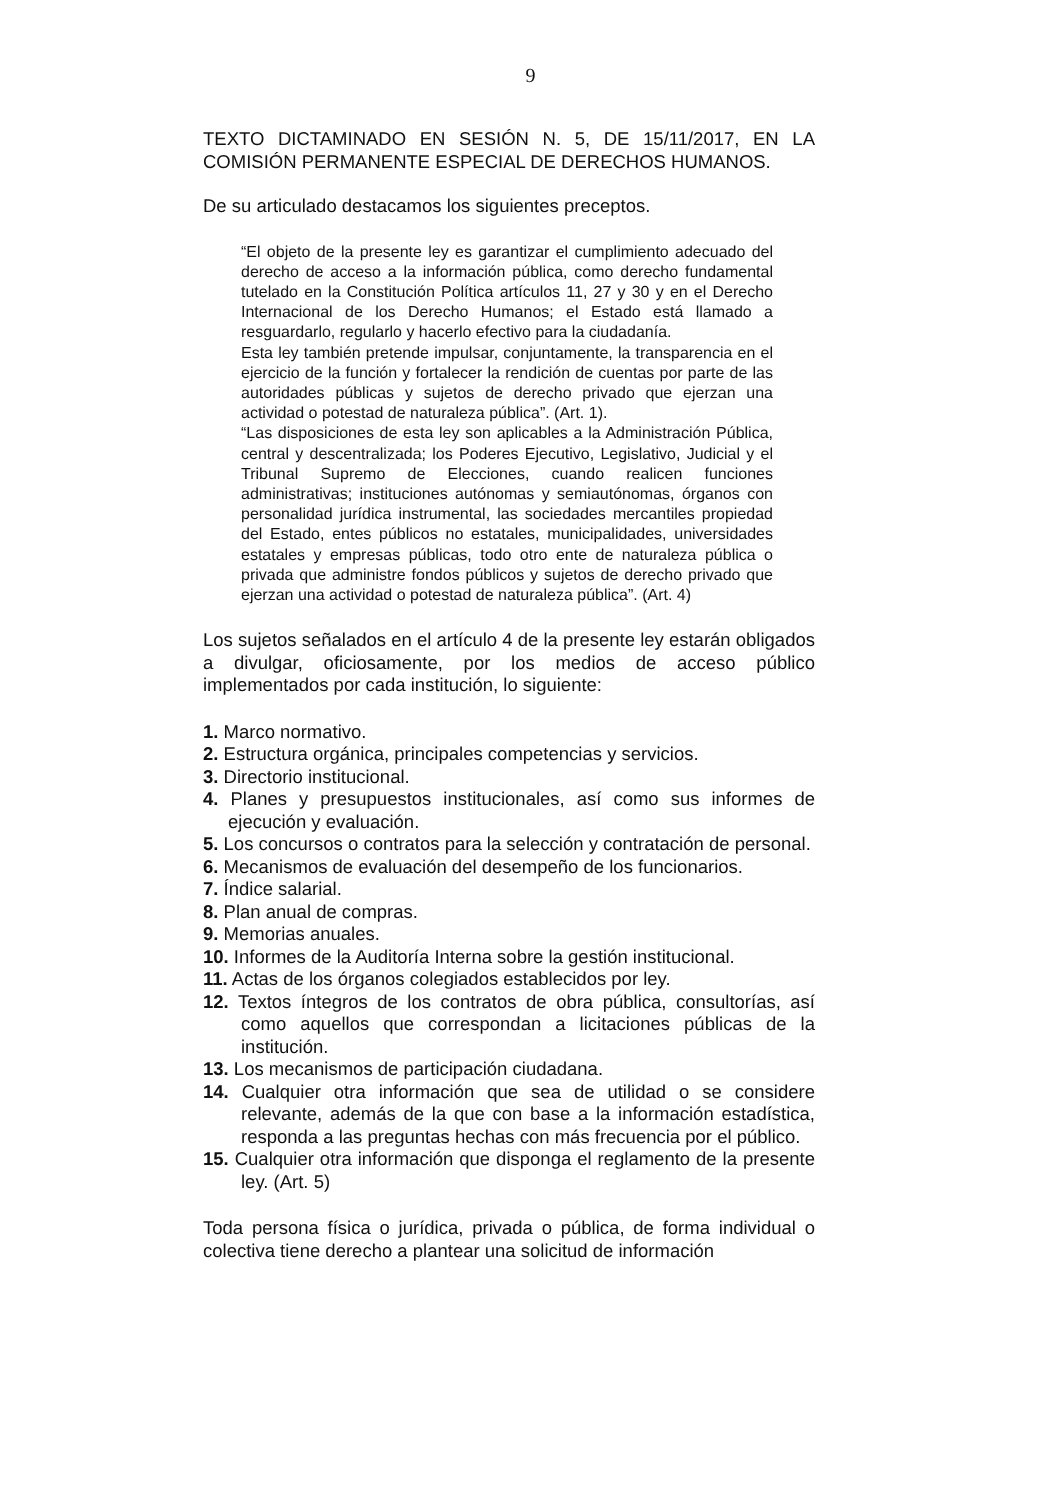9
TEXTO DICTAMINADO EN SESIÓN N. 5, DE 15/11/2017, EN LA COMISIÓN PERMANENTE ESPECIAL DE DERECHOS HUMANOS.
De su articulado destacamos los siguientes preceptos.
“El objeto de la presente ley es garantizar el cumplimiento adecuado del derecho de acceso a la información pública, como derecho fundamental tutelado en la Constitución Política artículos 11, 27 y 30 y en el Derecho Internacional de los Derecho Humanos; el Estado está llamado a resguardarlo, regularlo y hacerlo efectivo para la ciudadanía.
Esta ley también pretende impulsar, conjuntamente, la transparencia en el ejercicio de la función y fortalecer la rendición de cuentas por parte de las autoridades públicas y sujetos de derecho privado que ejerzan una actividad o potestad de naturaleza pública”. (Art. 1).
“Las disposiciones de esta ley son aplicables a la Administración Pública, central y descentralizada; los Poderes Ejecutivo, Legislativo, Judicial y el Tribunal Supremo de Elecciones, cuando realicen funciones administrativas; instituciones autónomas y semiautónomas, órganos con personalidad jurídica instrumental, las sociedades mercantiles propiedad del Estado, entes públicos no estatales, municipalidades, universidades estatales y empresas públicas, todo otro ente de naturaleza pública o privada que administre fondos públicos y sujetos de derecho privado que ejerzan una actividad o potestad de naturaleza pública”. (Art. 4)
Los sujetos señalados en el artículo 4 de la presente ley estarán obligados a divulgar, oficiosamente, por los medios de acceso público implementados por cada institución, lo siguiente:
1. Marco normativo.
2. Estructura orgánica, principales competencias y servicios.
3. Directorio institucional.
4. Planes y presupuestos institucionales, así como sus informes de ejecución y evaluación.
5. Los concursos o contratos para la selección y contratación de personal.
6. Mecanismos de evaluación del desempeño de los funcionarios.
7. Índice salarial.
8. Plan anual de compras.
9. Memorias anuales.
10. Informes de la Auditoría Interna sobre la gestión institucional.
11. Actas de los órganos colegiados establecidos por ley.
12. Textos íntegros de los contratos de obra pública, consultorías, así como aquellos que correspondan a licitaciones públicas de la institución.
13. Los mecanismos de participación ciudadana.
14. Cualquier otra información que sea de utilidad o se considere relevante, además de la que con base a la información estadística, responda a las preguntas hechas con más frecuencia por el público.
15. Cualquier otra información que disponga el reglamento de la presente ley. (Art. 5)
Toda persona física o jurídica, privada o pública, de forma individual o colectiva tiene derecho a plantear una solicitud de información